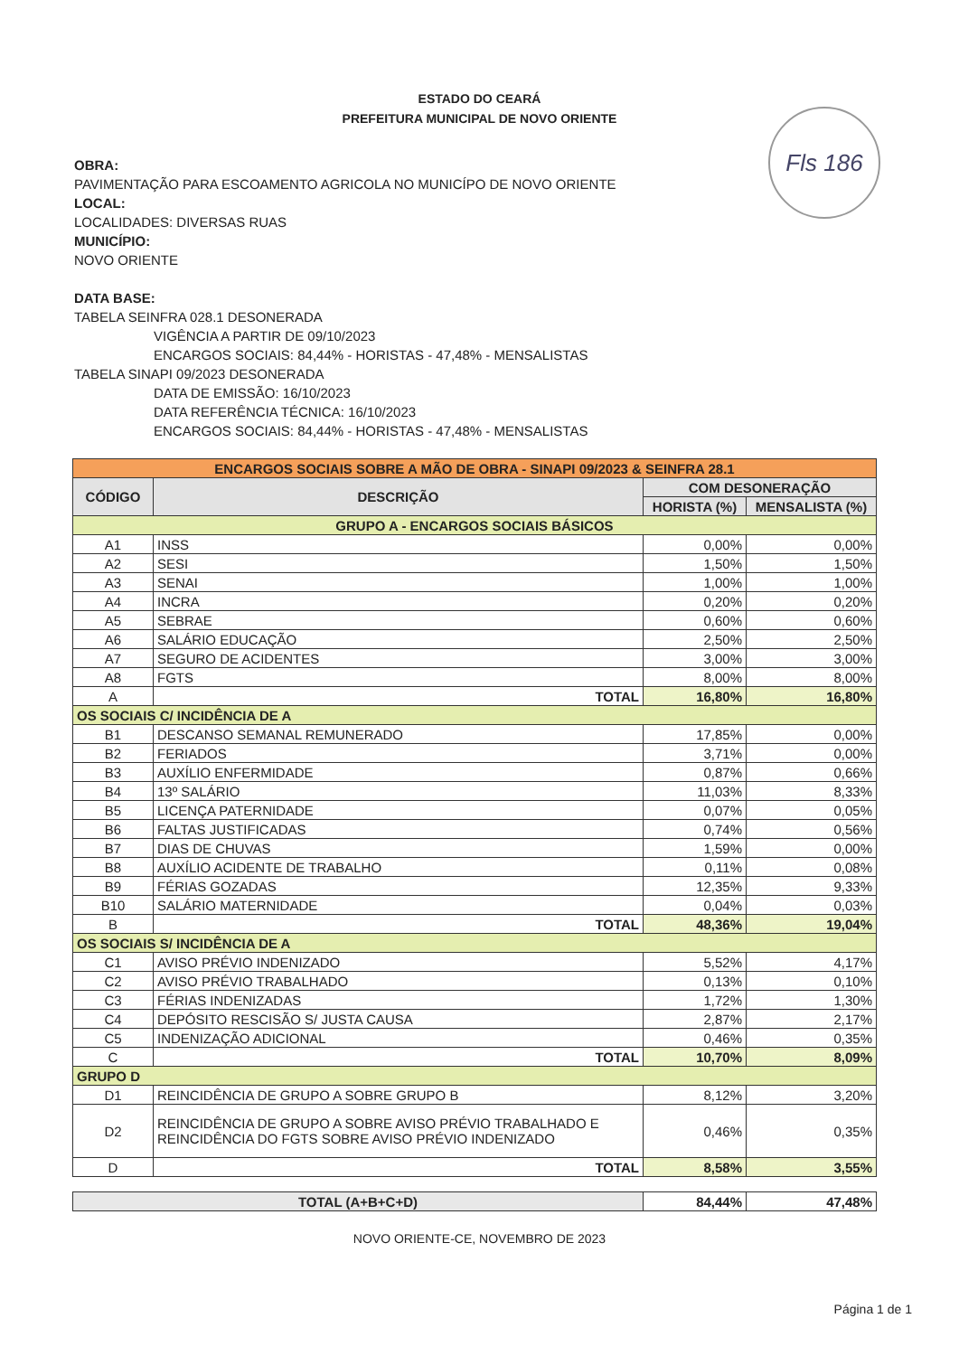ESTADO DO CEARÁ
PREFEITURA MUNICIPAL DE NOVO ORIENTE
Fls 186
OBRA:
PAVIMENTAÇÃO PARA ESCOAMENTO AGRICOLA NO MUNICÍPO DE NOVO ORIENTE
LOCAL:
LOCALIDADES: DIVERSAS RUAS
MUNICÍPIO:
NOVO ORIENTE
DATA BASE:
TABELA SEINFRA 028.1 DESONERADA
VIGÊNCIA A PARTIR DE 09/10/2023
ENCARGOS SOCIAIS: 84,44% - HORISTAS - 47,48% - MENSALISTAS
TABELA SINAPI 09/2023 DESONERADA
DATA DE EMISSÃO: 16/10/2023
DATA REFERÊNCIA TÉCNICA: 16/10/2023
ENCARGOS SOCIAIS: 84,44% - HORISTAS - 47,48% - MENSALISTAS
| ENCARGOS SOCIAIS SOBRE A MÃO DE OBRA - SINAPI 09/2023 & SEINFRA 28.1 | | | |
| CÓDIGO | DESCRIÇÃO | COM DESONERAÇÃO | |
| | | HORISTA (%) | MENSALISTA (%) |
| GRUPO A - ENCARGOS SOCIAIS BÁSICOS | | | |
| A1 | INSS | 0,00% | 0,00% |
| A2 | SESI | 1,50% | 1,50% |
| A3 | SENAI | 1,00% | 1,00% |
| A4 | INCRA | 0,20% | 0,20% |
| A5 | SEBRAE | 0,60% | 0,60% |
| A6 | SALÁRIO EDUCAÇÃO | 2,50% | 2,50% |
| A7 | SEGURO DE ACIDENTES | 3,00% | 3,00% |
| A8 | FGTS | 8,00% | 8,00% |
| A | TOTAL | 16,80% | 16,80% |
| OS SOCIAIS C/ INCIDÊNCIA DE A | | | |
| B1 | DESCANSO SEMANAL REMUNERADO | 17,85% | 0,00% |
| B2 | FERIADOS | 3,71% | 0,00% |
| B3 | AUXÍLIO ENFERMIDADE | 0,87% | 0,66% |
| B4 | 13º SALÁRIO | 11,03% | 8,33% |
| B5 | LICENÇA PATERNIDADE | 0,07% | 0,05% |
| B6 | FALTAS JUSTIFICADAS | 0,74% | 0,56% |
| B7 | DIAS DE CHUVAS | 1,59% | 0,00% |
| B8 | AUXÍLIO ACIDENTE DE TRABALHO | 0,11% | 0,08% |
| B9 | FÉRIAS GOZADAS | 12,35% | 9,33% |
| B10 | SALÁRIO MATERNIDADE | 0,04% | 0,03% |
| B | TOTAL | 48,36% | 19,04% |
| OS SOCIAIS S/ INCIDÊNCIA DE A | | | |
| C1 | AVISO PRÉVIO INDENIZADO | 5,52% | 4,17% |
| C2 | AVISO PRÉVIO TRABALHADO | 0,13% | 0,10% |
| C3 | FÉRIAS INDENIZADAS | 1,72% | 1,30% |
| C4 | DEPÓSITO RESCISÃO S/ JUSTA CAUSA | 2,87% | 2,17% |
| C5 | INDENIZAÇÃO ADICIONAL | 0,46% | 0,35% |
| C | TOTAL | 10,70% | 8,09% |
| GRUPO D | | | |
| D1 | REINCIDÊNCIA DE GRUPO A SOBRE GRUPO B | 8,12% | 3,20% |
| D2 | REINCIDÊNCIA DE GRUPO A SOBRE AVISO PRÉVIO TRABALHADO E REINCIDÊNCIA DO FGTS SOBRE AVISO PRÉVIO INDENIZADO | 0,46% | 0,35% |
| D | TOTAL | 8,58% | 3,55% |
| TOTAL (A+B+C+D) | 84,44% | 47,48% |
NOVO ORIENTE-CE, NOVEMBRO DE 2023
Página 1 de 1